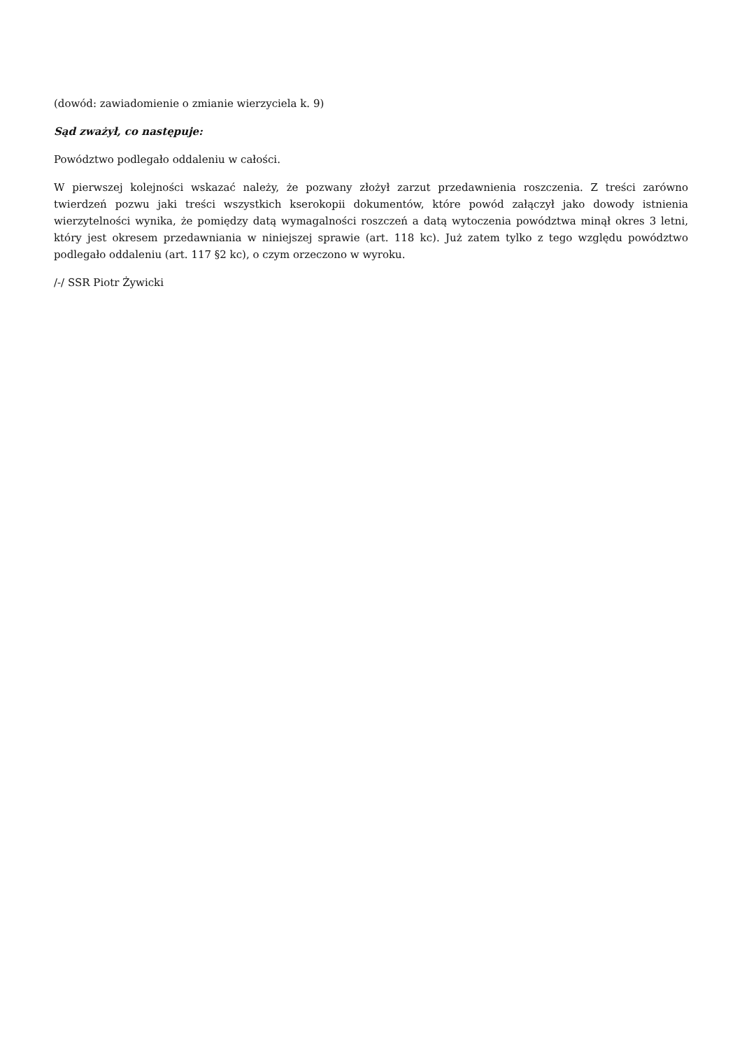(dowód: zawiadomienie o zmianie wierzyciela k. 9)
Sąd zważył, co następuje:
Powództwo podlegało oddaleniu w całości.
W pierwszej kolejności wskazać należy, że pozwany złożył zarzut przedawnienia roszczenia. Z treści zarówno twierdzeń pozwu jaki treści wszystkich kserokopii dokumentów, które powód załączył jako dowody istnienia wierzytelności wynika, że pomiędzy datą wymagalności roszczeń a datą wytoczenia powództwa minął okres 3 letni, który jest okresem przedawniania w niniejszej sprawie (art. 118 kc). Już zatem tylko z tego względu powództwo podlegało oddaleniu (art. 117 §2 kc), o czym orzeczono w wyroku.
/-/ SSR Piotr Żywicki